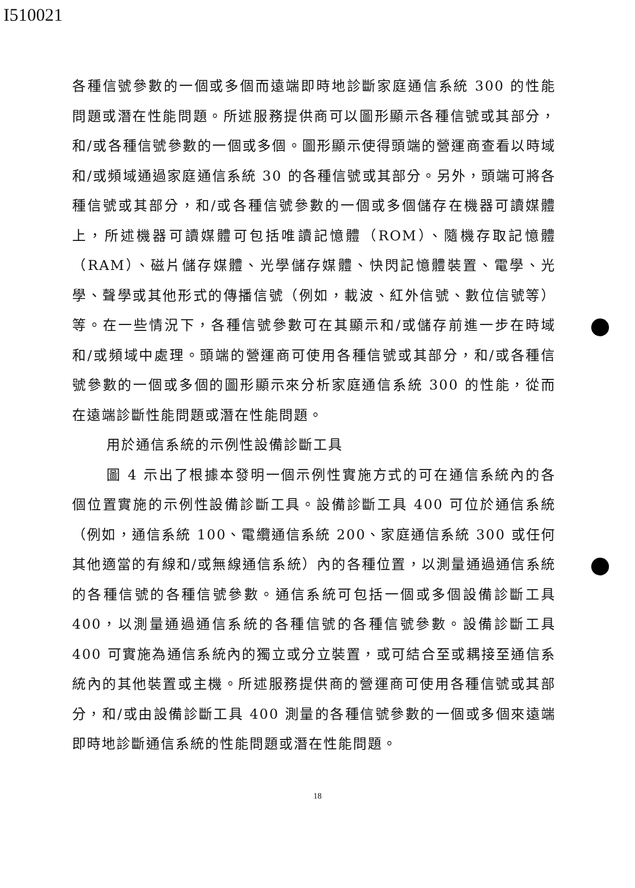I510021
各種信號參數的一個或多個而遠端即時地診斷家庭通信系統 300 的性能問題或潛在性能問題。所述服務提供商可以圖形顯示各種信號或其部分，和/或各種信號參數的一個或多個。圖形顯示使得頭端的營運商查看以時域和/或頻域通過家庭通信系統 30 的各種信號或其部分。另外，頭端可將各種信號或其部分，和/或各種信號參數的一個或多個儲存在機器可讀媒體上，所述機器可讀媒體可包括唯讀記憶體（ROM）、隨機存取記憶體（RAM）、磁片儲存媒體、光學儲存媒體、快閃記憶體裝置、電學、光學、聲學或其他形式的傳播信號（例如，載波、紅外信號、數位信號等）等。在一些情況下，各種信號參數可在其顯示和/或儲存前進一步在時域和/或頻域中處理。頭端的營運商可使用各種信號或其部分，和/或各種信號參數的一個或多個的圖形顯示來分析家庭通信系統 300 的性能，從而在遠端診斷性能問題或潛在性能問題。
用於通信系統的示例性設備診斷工具
圖 4 示出了根據本發明一個示例性實施方式的可在通信系統內的各個位置實施的示例性設備診斷工具。設備診斷工具 400 可位於通信系統（例如，通信系統 100、電纜通信系統 200、家庭通信系統 300 或任何其他適當的有線和/或無線通信系統）內的各種位置，以測量通過通信系統的各種信號的各種信號參數。通信系統可包括一個或多個設備診斷工具 400，以測量通過通信系統的各種信號的各種信號參數。設備診斷工具 400 可實施為通信系統內的獨立或分立裝置，或可結合至或耦接至通信系統內的其他裝置或主機。所述服務提供商的營運商可使用各種信號或其部分，和/或由設備診斷工具 400 測量的各種信號參數的一個或多個來遠端即時地診斷通信系統的性能問題或潛在性能問題。
18